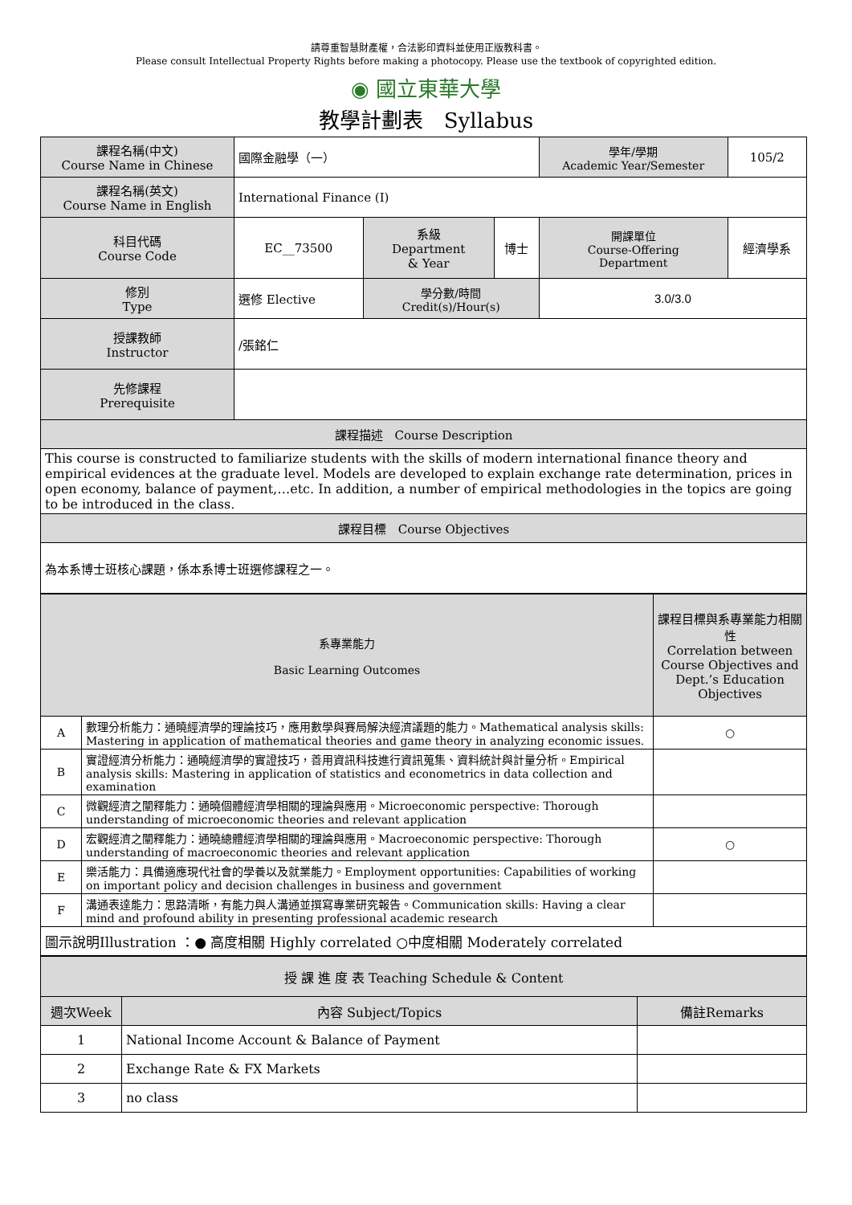請尊重智慧財產權，合法影印資料並使用正版教科書。
Please consult Intellectual Property Rights before making a photocopy. Please use the textbook of copyrighted edition.
◉ 國立東華大學
教學計劃表　Syllabus
| 課程名稱(中文) Course Name in Chinese | 國際金融學（一） | | | 學年/學期 Academic Year/Semester | | 105/2 |
| 課程名稱(英文) Course Name in English | International Finance (I) | | | | | |
| 科目代碼 Course Code | EC__73500 | 系級 Department & Year | 博士 | 開課單位 Course-Offering Department | 經濟學系 | |
| 修別 Type | 選修 Elective | 學分數/時間 Credit(s)/Hour(s) | | 3.0/3.0 | | |
| 授課教師 Instructor | /張銘仁 | | | | | |
| 先修課程 Prerequisite | | | | | | |
| 課程描述 Course Description | | | | | | |
| This course is constructed to familiarize students with the skills of modern international finance theory and empirical evidences at the graduate level. Models are developed to explain exchange rate determination, prices in open economy, balance of payment,…etc. In addition, a number of empirical methodologies in the topics are going to be introduced in the class. | | | | | | |
| 課程目標 Course Objectives | | | | | | |
| 為本系博士班核心課題，係本系博士班選修課程之一。 | | | | | | |
| 系專業能力 Basic Learning Outcomes | | 課程目標與系專業能力相關性 Correlation between Course Objectives and Dept.’s Education Objectives |
| --- | --- | --- |
| A | 數理分析能力：通曉經濟學的理論技巧，應用數學與賽局解決經濟議題的能力。Mathematical analysis skills: Mastering in application of mathematical theories and game theory in analyzing economic issues. | ○ |
| B | 實證經濟分析能力：通曉經濟學的實證技巧，善用資訊科技進行資訊蒐集、資料統計與計量分析。Empirical analysis skills: Mastering in application of statistics and econometrics in data collection and examination | |
| C | 微觀經濟之闡釋能力：通曉個體經濟學相關的理論與應用。Microeconomic perspective: Thorough understanding of microeconomic theories and relevant application | |
| D | 宏觀經濟之闡釋能力：通曉總體經濟學相關的理論與應用。Macroeconomic perspective: Thorough understanding of macroeconomic theories and relevant application | ○ |
| E | 樂活能力：具備適應現代社會的學養以及就業能力。Employment opportunities: Capabilities of working on important policy and decision challenges in business and government | |
| F | 溝通表達能力：思路清晰，有能力與人溝通並撰寫專業研究報告。Communication skills: Having a clear mind and profound ability in presenting professional academic research | |
| 圖示說明Illustration ：● 高度相關 Highly correlated ○中度相關 Moderately correlated | | |
| 授 課 進 度 表 Teaching Schedule & Content | | |
| --- | --- | --- |
| 週次Week | 內容 Subject/Topics | 備註Remarks |
| 1 | National Income Account & Balance of Payment | |
| 2 | Exchange Rate & FX Markets | |
| 3 | no class | |